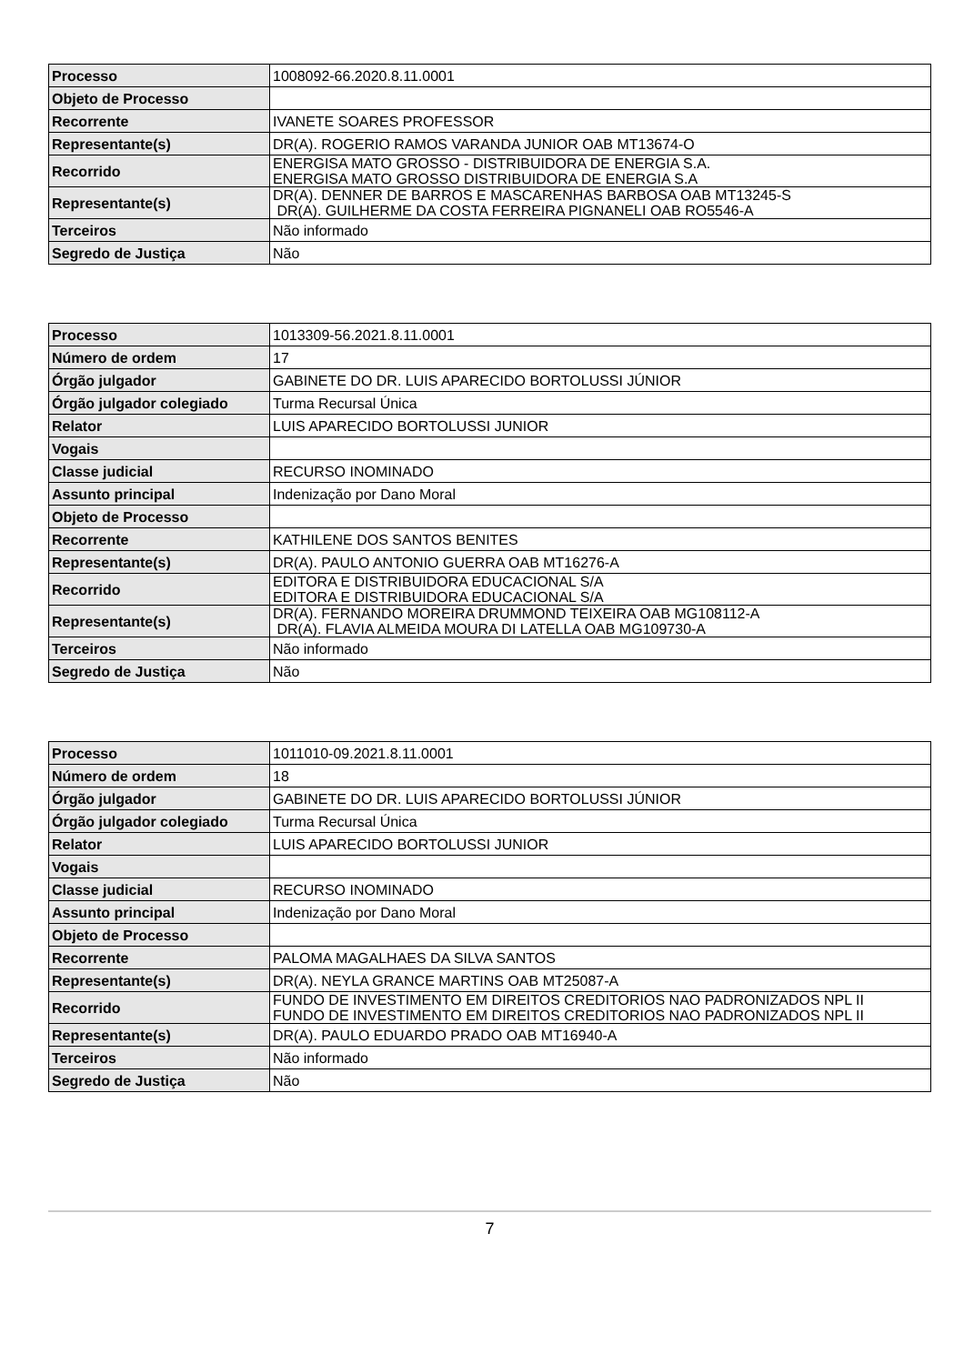| Processo | 1008092-66.2020.8.11.0001 |
| Objeto de Processo | |
| Recorrente | IVANETE SOARES PROFESSOR |
| Representante(s) | DR(A). ROGERIO RAMOS VARANDA JUNIOR OAB MT13674-O |
| Recorrido | ENERGISA MATO GROSSO - DISTRIBUIDORA DE ENERGIA S.A. ENERGISA MATO GROSSO DISTRIBUIDORA DE ENERGIA S.A |
| Representante(s) | DR(A). DENNER DE BARROS E MASCARENHAS BARBOSA OAB MT13245-S DR(A). GUILHERME DA COSTA FERREIRA PIGNANELI OAB RO5546-A |
| Terceiros | Não informado |
| Segredo de Justiça | Não |
| Processo | 1013309-56.2021.8.11.0001 |
| Número de ordem | 17 |
| Órgão julgador | GABINETE DO DR. LUIS APARECIDO BORTOLUSSI JÚNIOR |
| Órgão julgador colegiado | Turma Recursal Única |
| Relator | LUIS APARECIDO BORTOLUSSI JUNIOR |
| Vogais | |
| Classe judicial | RECURSO INOMINADO |
| Assunto principal | Indenização por Dano Moral |
| Objeto de Processo | |
| Recorrente | KATHILENE DOS SANTOS BENITES |
| Representante(s) | DR(A). PAULO ANTONIO GUERRA OAB MT16276-A |
| Recorrido | EDITORA E DISTRIBUIDORA EDUCACIONAL S/A EDITORA E DISTRIBUIDORA EDUCACIONAL S/A |
| Representante(s) | DR(A). FERNANDO MOREIRA DRUMMOND TEIXEIRA OAB MG108112-A DR(A). FLAVIA ALMEIDA MOURA DI LATELLA OAB MG109730-A |
| Terceiros | Não informado |
| Segredo de Justiça | Não |
| Processo | 1011010-09.2021.8.11.0001 |
| Número de ordem | 18 |
| Órgão julgador | GABINETE DO DR. LUIS APARECIDO BORTOLUSSI JÚNIOR |
| Órgão julgador colegiado | Turma Recursal Única |
| Relator | LUIS APARECIDO BORTOLUSSI JUNIOR |
| Vogais | |
| Classe judicial | RECURSO INOMINADO |
| Assunto principal | Indenização por Dano Moral |
| Objeto de Processo | |
| Recorrente | PALOMA MAGALHAES DA SILVA SANTOS |
| Representante(s) | DR(A). NEYLA GRANCE MARTINS OAB MT25087-A |
| Recorrido | FUNDO DE INVESTIMENTO EM DIREITOS CREDITORIOS NAO PADRONIZADOS NPL II FUNDO DE INVESTIMENTO EM DIREITOS CREDITORIOS NAO PADRONIZADOS NPL II |
| Representante(s) | DR(A). PAULO EDUARDO PRADO OAB MT16940-A |
| Terceiros | Não informado |
| Segredo de Justiça | Não |
7